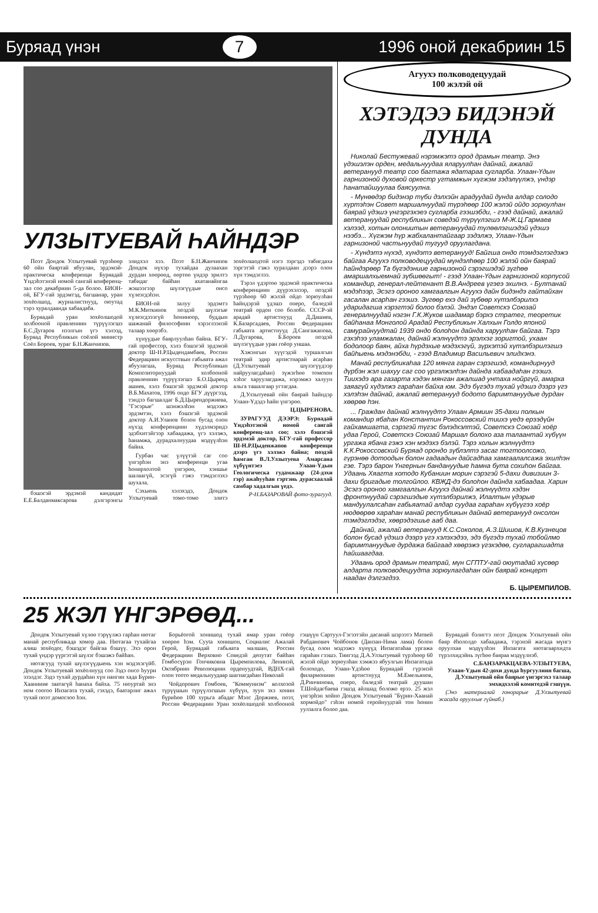Буряад үнэн 7 1996 оной декабриин 15
УЛЗЫТУЕВАЙ ҺАЙНДЭР
Поэт Дондок Улзытуевай түрэһөөр 60 ойн баяртай ябуулан, эрдэмэй-практическа конференци Буряадай Үндэһэтэнэй номой сангай конференц-зал соо декабриин 5-да болоо. БИОН-ой, БГУ-гай эрдэмтэд, багшанар, уран зохёолшод, журналистнууд, оюутад тэрэ хуралдаанда хабаадаба.
Буряадай уран зохёолшодой холбооной правлениин түрүүлэгшэ Б.С.Дугаров нээлгын үгэ хэлээд, Буряад Республикын соёлой министр Соёл Бороев, зураг Б.Н.Жанчипов.
бэшэгэй эрдэмэй кандидат Е.Е.Балданмаксарова дэлгэрэнгы элидхэл хээ. Поэт Б.Н.Жанчипов Дондок нүхэр тухайдаа дулаахан дурдан хөөрөөд, өөртөө үндэр эрилтэ табидаг байһан ахатанайнгаа жэшээгээр шүлэгүүдые онсо хүлеэгдэһэн.
БИОН-ой залуу эрдэмтэ М.К.Миткинов поэдэй шүлэгые хүлеэгдэээгүй һониноор, буддын шажанай философиин хэрэглээнэй талаар хөөрэбэ.
хүнүүдые баярлуулһан байна. БГУ-гай профессор, хэлэ бэшэгэй эрдэмэй доктор Ш-Н.Р.Цыдендамбаев, Россин Федерациин искусствын габьяата ажал ябуулагша, Буряад Республикын Композиторнуудай холбооной правлениин түрүүлэгшэ Б.О.Цыренд ашиев, хэлэ бэшэгэй эрдэмэй доктор В.Б.Махатов, 1996 ондо БГУ дүүргээд, тэндээ багшалдаг Б.Д.Цырендоржиева, "Гэсэрые" шэнжэлһэн мэдээжэ эрдэмтэн, хэлэ бэшэгэй эрдэмэй доктор А.И.Уланов болон бусад олон нүхэд конференциин хүдэлмэридэ эдэбхитэйгээр хабаадажа, үгэ хэлэжэ, һанамжа, дурадхалнуудаа мэдүүлһэн байна.
Гурбан час үлүүтэй саг соо үнгэрһэн энэ конференци угаа һонирхолтой үнгэрөө, хэншье шалаагүй, эсэгүй гэжэ тэмдэглэхэ шухала.
Сэхыень хэлэхэдэ, Дондок Улзытуевай томо-томо элитэ зохёолшодтой нэгэ зэргэдэ табигдаха зэргэтэй гэжэ хуралдаан дээрэ олон хүн тэмдэглээ.
Тэрэл үдэртөө эрдэмэй практическа конференциин дүүрэхэлээр, поэдэй түрэһөөр 60 жэлэй ойдо зорюулһан һайндэрэй үдэшэ оперо, баледэй театрай ордон соо болобо. СССР-эй арадай артистнууд Д.Дашиев, К.Базарсадаев, Россин Федерациин габьяата артистнууд Д.Сангажапова, Л.Дугарова, Б.Бороев поэдэй шүлэгүүдые уран гоёор уншаа.
Хэжэнгын хүүгэдэй туршалгын театрай эдир артистнарай асарһан (Д.Улзытуевай шүлэгүүдээр найруулагдаһан) зүжэгһөө томохон хэһэг харуулагдажа, нэрэмжэ халуун альга ташалгаар угтагдаа.
Д.Улзытуевай ойн баярай һайндэр Улаан-Үдэдэ һайн үнгэрөө.
Ц.ЦЫРЕНОВА.
ЗУРАГУУД ДЭЭРЭ: Буряадай Үндэһэтэнэй номой сангай конференц-зал соо; хэлэ бэшэгэй эрдэмэй доктор, БГУ-гай профессор Ш-Н.Р.Цыденжапов конференци дээрэ үгэ хэлэжэ байна; поэдэй һамган В.Л.Улзытуева Амарсана хүбүүнтэеэ Улаан-Үдын Геологическа гудамжаар (24-дэхи гэр) ажаһууһан гэртэнь дурасхаалай самбар хадалгын үедэ.
Р-Н.БАЗАРОВАЙ фото-зурагууд.
Агуухэ полководецуудай
100 жэлэй ой
ХЭТЭДЭЭ БИДЭНЭЙ ДУНДА
Николай Бестужевай нэрэмжэтэ ород драмын театр. Энэ үдэшэлэн орден, медальнуудаа яларуулһан дайнай, ажалай ветеранууд театр соо багтажа ядатараа сугларба. Улаан-Үдын гарнизоной духовой оркестр угтамжын хүгжэм зэдэлүүлжэ, үндэр һанатайшуулаа баясуулна.
- Мүнөөдэр бидэнэр түби дэлхэйн арадуудай дунда алдар солодо хүртэһэн Совет маршалнуудай түрэһөөр 100 жэлэй ойдо зорюулһан баярай үдэшэ үнгэргэхэеэ сугларба гээшэбди, - гээд дайнай, ажалай ветерануудай республикын соведэй түрүүлэгшэ М-Ж.Ц.Гармаев хэлээд, хотын олониитын ветерануудай түлөөлэгшэдэй үдэшэ нээбэ... Хүгжэм һүр жабхалантайгаар зэдэлжэ, Улаан-Үдын гарнизоной частьнуудай тугууд оруулагдана.
- Хүндэтэ нүхэд, хүндэтэ ветеранууд! Байгша ондо тэмдэглэгдэжэ байгаа Агуухэ полководецуудай мүндэлһөөр 100 жэлэй ойн баярай һайндэрөөр Та бүгэдэниие гарнизоной сэрэгшэдэй зүгһөө амаршалхыемнай зүбшөөгыт! - гээд Улаан-Үдын гарнизоной корпусой командир, генерал-лейтенант В.В.Андреев үгэеэ эхилнэ. - Бултанай мэдэһээр, Эсэгэ ороноо хамгаалгын Агуухэ дайн бидэндэ гайтайхан гасалан асарһан гээшэ. Зүгөөр ехэ дай зүбөөр хүтэлбэрилхэ ударидагша хэрэгтэй болоо бэлэй. Эндэл Советскэ Союзай генералнуудай нэгэн Г.К.Жуков шадамар бэрхэ стратег, теоретик байһанаа Монголой Арадай Республикын Халхын Голдо японой самурайнуудтай 1939 ондо болоһон дайнда харуулһан байгаа. Тэрэ гэхэһээ уламжалан, дайнай жэлнүүдтэ эрэлхэг зоригтой, ухаан бодолоор баян, айха һүрдэхые мэдэхэгүй, зүрхэтэй хүтэлбэрилэгшэ байһыень мэдэнэбди, - гээд Владимир Васильевич элидхэнэ.
Манай республикаһаа 120 мянга гаран сэрэгшэд, командирнууд дүрбэн жэл шахуу саг соо үргэлжэлһэн дайнда хабаадаһан гээшэ. Тиихэдэ ара газарта хэдэн мянган ажалшад унтаха нойргүй, амарха заяагүй хүдэлжэ гараһан байха юм. Эдэ бүгэдэ тухай үдэшэ дээрэ үгэ хэлэһэн дайнай, ажалай ветеранууд бодото баримтануудые дурдан хөөрөө һэн.
... Граждан дайнай жэлнүүдтэ Улаан Армиин 35-дахи полкын командир ябаһан Константин Рокоссовский тиихэ үедэ ерээдүйн гайхамшагта, сэрэгэй түгэс бэлэдхэлтэй, Советскэ Союзай хоёр удаа Герой, Советскэ Союзай Маршал болохо аза талаантай хүбүүн ургажа ябана гэжэ хэн мэдэхэ бэлэй. Тэрэ холын жэлнүүдтэ К.К.Рокоссовский Буряад орондо зүблэлтэ засаг тогтоолсожо, гүрэнөө дотоодын болон гадаадын дайсадһаа хамгаалалсажа эхилһэн гэе. Тэрэ барон Үнгернын бандануудые һамна бута сохиһон байгаа. Удаань Хяагта хотодо Кубаниин морин сэрэгэй 5-дахи дивизиин 3-дахи бригадые толгойлоо. КВЖД-дэ болоһон дайнда хабаадаа. Харин Эсэгэ ороноо хамгаалгын Агуухэ дайнай жэлнүүдтэ хэдэн фронтнуудай сэрэгшэдые хүтэлбэрилжэ, Илалтын үдэрые мандуулалсаһан габьяатай алдар суудаа гараһан хүбүүгээ хоёр нюдөөрөө хараһан манай республикын дайнай ветеранууд онсолон тэмдэглэдэг, хөөрэдэгшье ааб даа.
Дайнай, ажалай ветеранууд К.С.Соколов, А.З.Шишов, К.В.Кузнецов болон бусад үдэшэ дээрэ үгэ хэлэхэдээ, эдэ бүгэдэ тухай тобойлмо баримтануудые дурдажа байгаад хөөрэжэ үгэхэдөө, сугларагшадта һайшаагдаа.
Удаань ород драмын театрай, мүн СГПТУ-гай оюутадай хүсөөр алдарта полководецуудта зорюулагдаһан ойн баярай концерт наадан дэлгэгдээ.
Б. ЦЫРЕМПИЛОВ.
25 ЖЭЛ ҮНГЭРӨӨД...
Дондок Улзытуевай хүлөө тэрүүлжэ гарһан нютаг манай республикада хомор даа. Нютагаа тухайгаа алиш зохёодог, бэшэдэг байгаа бэшүү. Эхэ орон тухай үндэр үүргэтэй шүлэг бэшэжэ байһан.
нютагууд тухай шүлэгүүдыень хэн мэдэхэгүйб. Дондок Улзытуевай зохёолнууд соо Зэдэ онсо һуури эзэлдэг. Зэдэ тухай дурдаһан хүн нангин хада Бүрин-Хаанииие заатагүй һанаха байха. 75 нюуртай энэ ном соогоо Инзагата тухай, гэхэдэ, баатарлиг ажал тухай поэт домоглоо һэн.
Борьёогой хонишод тухай ямар уран гоёор хөөрөө һэм. Сууta хонишон, Социалис Ажалай Герой, Буряадай габьяата малшан, Россин Федерациин Верховно Соведэй депутат байһан Гомбосүрэн Гончиковна Цыремпилова, Ленинэй, Октябриин Революциин орденуудтай, ВДНХ-гай олон тоото медальнуудаар шагнагдаһан Николай
Чойдорович Гомбоев, "Коммунизм" колхозой түрүүшын түрүүлэгшын хүбүүн, зуун эхэ хонин бүриһөө 100 хурьга абадаг Мэлс Доржиев, поэт, Россин Федерациин Уран зохёолшодой холбооной гэшүүн Сартуул-Гэгээтэйн дасанай шэрээтэ Матвей Рабданович Чойбонов (Данзан-Нима лама) болон бусад олон мэдээжэ хүнүүд Инзагатаһаа ургажа гараһан гээшэ. Тиигээд Д.А.Улзытуевай түрэһөөр 60 жэлэй ойдо зорюулһан хэмжээ ябуулгын Инзагатада болоходо, Улаан-Үдэһөө Буряадай гүрэнэй филармониин артистнууд М.Емельянов, Д.Ринчинова, оперо, баледэй театрай дуушан Т.Шойдагбаева гэшэд айлшад боложо ерээ. 25 жэл үнгэрһэн хойно Дондок Улзытуевай "Бүрин-Хаанай хормойдо" гэһэн номой геройнуудтай тон һонин уулзалга болоо даа.
Буряадай бэлигтэ поэт Дондок Улзытуевай ойн баяр ёһололдо хабаадажа, тэрэнэй жасада мүнгэ оруулхая мэдүүлһэн Инзагата нютагаархидта түрэлхидэйнь зүгһөө баяраа мэдүүлнэб.
С.БАНЗАРАКЦАЕВА-УЛЗЫТУЕВА,
Улаан-Үдын 42-дохи дунда һургуулиин багша, Д.Улзытуевай ойн баярые үнгэргэхэ талаар эмхидхэлэй комитедэй гэшүүн.
(Энэ материалай гонорарые Д.Улзытуевай жасада оруулхые гүйнаб.)